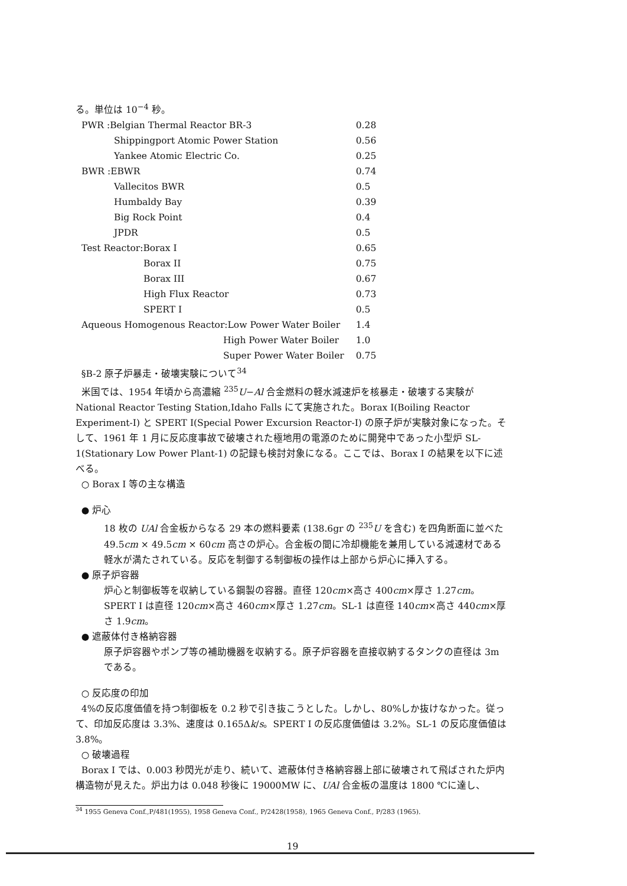る。単位は 10<sup>−4</sup> 秒。
| PWR :Belgian Thermal Reactor BR-3 | 0.28 |
| Shippingport Atomic Power Station | 0.56 |
| Yankee Atomic Electric Co. | 0.25 |
| BWR :EBWR | 0.74 |
| Vallecitos BWR | 0.5 |
| Humbaldy Bay | 0.39 |
| Big Rock Point | 0.4 |
| JPDR | 0.5 |
| Test Reactor:Borax I | 0.65 |
| Borax II | 0.75 |
| Borax III | 0.67 |
| High Flux Reactor | 0.73 |
| SPERT I | 0.5 |
| Aqueous Homogenous Reactor:Low Power Water Boiler | 1.4 |
| High Power Water Boiler | 1.0 |
| Super Power Water Boiler | 0.75 |
§B-2 原子炉暴走・破壊実験について<sup>34</sup>
米国では、1954 年頃から高濃縮 <sup>235</sup>U−Al 合金燃料の軽水減速炉を核暴走・破壊する実験が National Reactor Testing Station,Idaho Falls にて実施された。Borax I(Boiling Reactor Experiment-I) と SPERT I(Special Power Excursion Reactor-I) の原子炉が実験対象になった。そして、1961 年 1 月に反応度事故で破壊された極地用の電源のために開発中であった小型炉 SL-1(Stationary Low Power Plant-1) の記録も検討対象になる。ここでは、Borax I の結果を以下に述べる。
○ Borax I 等の主な構造
● 炉心
18 枚の UAl 合金板からなる 29 本の燃料要素 (138.6gr の <sup>235</sup>U を含む) を四角断面に並べた 49.5cm × 49.5cm × 60cm 高さの炉心。合金板の間に冷却機能を兼用している減速材である軽水が満たされている。反応を制御する制御板の操作は上部から炉心に挿入する。
● 原子炉容器
炉心と制御板等を収納している鋼製の容器。直径 120cm×高さ 400cm×厚さ 1.27cm。SPERT I は直径 120cm×高さ 460cm×厚さ 1.27cm。SL-1 は直径 140cm×高さ 440cm×厚さ 1.9cm。
● 遮蔽体付き格納容器
原子炉容器やポンプ等の補助機器を収納する。原子炉容器を直接収納するタンクの直径は 3m である。
○ 反応度の印加
4%の反応度価値を持つ制御板を 0.2 秒で引き抜こうとした。しかし、80%しか抜けなかった。従って、印加反応度は 3.3%、速度は 0.165Δk/s。SPERT I の反応度価値は 3.2%。SL-1 の反応度価値は 3.8%。
○ 破壊過程
Borax I では、0.003 秒閃光が走り、続いて、遮蔽体付き格納容器上部に破壊されて飛ばされた炉内構造物が見えた。炉出力は 0.048 秒後に 19000MW に、UAl 合金板の温度は 1800 ℃に達し、
<sup>34</sup> 1955 Geneva Conf.,P/481(1955), 1958 Geneva Conf., P/2428(1958), 1965 Geneva Conf., P/283 (1965).
19